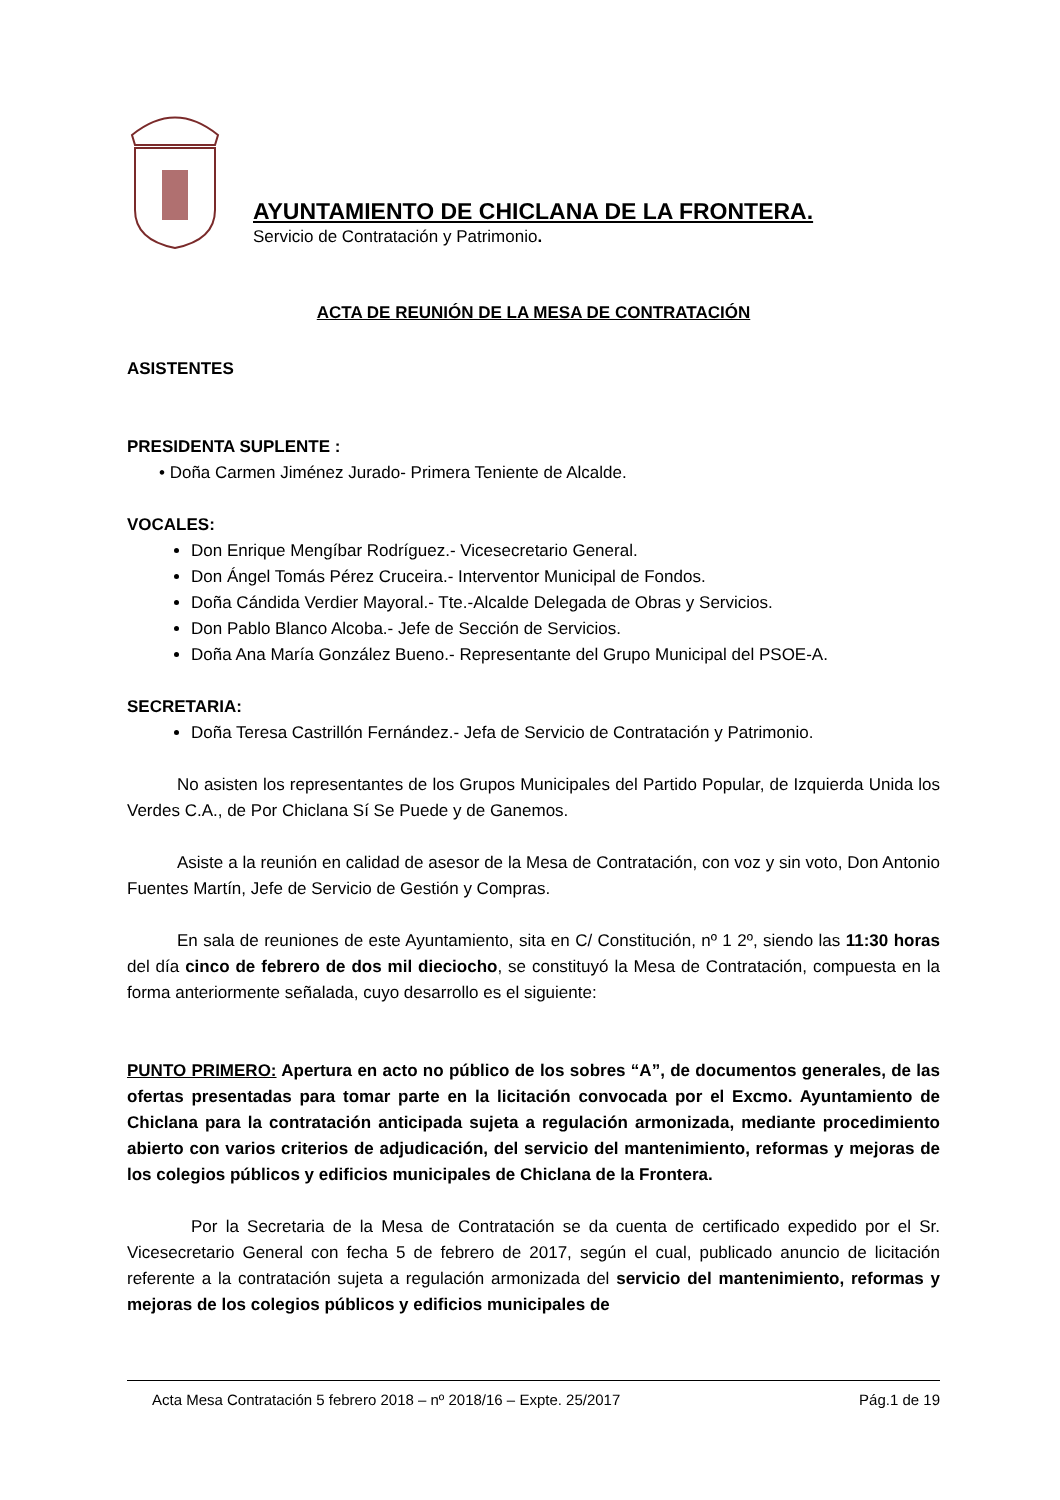AYUNTAMIENTO DE CHICLANA DE LA FRONTERA.
Servicio de Contratación y Patrimonio.
ACTA DE REUNIÓN DE LA MESA DE CONTRATACIÓN
ASISTENTES
PRESIDENTA SUPLENTE :
• Doña Carmen Jiménez Jurado- Primera Teniente de Alcalde.
VOCALES:
Don Enrique Mengíbar Rodríguez.- Vicesecretario General.
Don Ángel Tomás Pérez Cruceira.- Interventor Municipal de Fondos.
Doña Cándida Verdier Mayoral.- Tte.-Alcalde Delegada de Obras y Servicios.
Don Pablo Blanco Alcoba.- Jefe de Sección de Servicios.
Doña Ana María González Bueno.- Representante del Grupo Municipal del PSOE-A.
SECRETARIA:
Doña Teresa Castrillón Fernández.- Jefa de Servicio de Contratación y Patrimonio.
No asisten los representantes de los Grupos Municipales del Partido Popular, de Izquierda Unida los Verdes C.A., de Por Chiclana Sí Se Puede y de Ganemos.
Asiste a la reunión en calidad de asesor de la Mesa de Contratación, con voz y sin voto, Don Antonio Fuentes Martín, Jefe de Servicio de Gestión y Compras.
En sala de reuniones de este Ayuntamiento, sita en C/ Constitución, nº 1 2º, siendo las 11:30 horas del día cinco de febrero de dos mil dieciocho, se constituyó la Mesa de Contratación, compuesta en la forma anteriormente señalada, cuyo desarrollo es el siguiente:
PUNTO PRIMERO: Apertura en acto no público de los sobres “A”, de documentos generales, de las ofertas presentadas para tomar parte en la licitación convocada por el Excmo. Ayuntamiento de Chiclana para la contratación anticipada sujeta a regulación armonizada, mediante procedimiento abierto con varios criterios de adjudicación, del servicio del mantenimiento, reformas y mejoras de los colegios públicos y edificios municipales de Chiclana de la Frontera.
Por la Secretaria de la Mesa de Contratación se da cuenta de certificado expedido por el Sr. Vicesecretario General con fecha 5 de febrero de 2017, según el cual, publicado anuncio de licitación referente a la contratación sujeta a regulación armonizada del servicio del mantenimiento, reformas y mejoras de los colegios públicos y edificios municipales de
Acta Mesa Contratación 5 febrero 2018 – nº 2018/16 – Expte. 25/2017 Pág.1 de 19